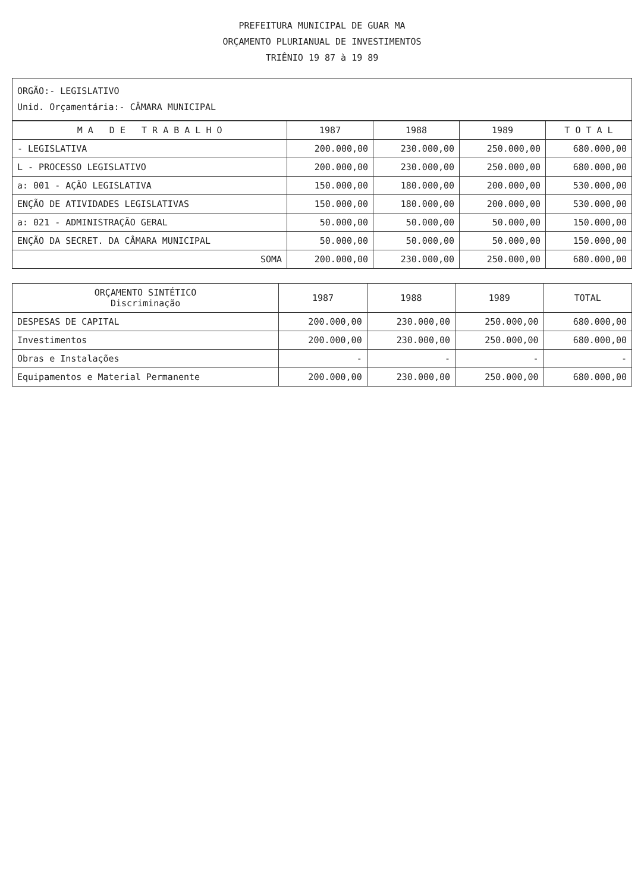PREFEITURA MUNICIPAL DE GUAR MA
ORÇAMENTO PLURIANUAL DE INVESTIMENTOS
TRIÊNIO 19 87 à 19 89
ORGÃO:- LEGISLATIVO
Unid. Orçamentária:- CÂMARA MUNICIPAL
| M A D E T R A B A L H O | 1987 | 1988 | 1989 | T O T A L |
| --- | --- | --- | --- | --- |
| - LEGISLATIVA | 200.000,00 | 230.000,00 | 250.000,00 | 680.000,00 |
| L - PROCESSO LEGISLATIVO | 200.000,00 | 230.000,00 | 250.000,00 | 680.000,00 |
| a: 001 - AÇÃO LEGISLATIVA | 150.000,00 | 180.000,00 | 200.000,00 | 530.000,00 |
| ENÇÃO DE ATIVIDADES LEGISLATIVAS | 150.000,00 | 180.000,00 | 200.000,00 | 530.000,00 |
| a: 021 - ADMINISTRAÇÃO GERAL | 50.000,00 | 50.000,00 | 50.000,00 | 150.000,00 |
| ENÇÃO DA SECRET. DA CÂMARA MUNICIPAL | 50.000,00 | 50.000,00 | 50.000,00 | 150.000,00 |
| SOMA | 200.000,00 | 230.000,00 | 250.000,00 | 680.000,00 |
| ORÇAMENTO SINTÉTICO Discriminação | 1987 | 1988 | 1989 | TOTAL |
| --- | --- | --- | --- | --- |
| DESPESAS DE CAPITAL | 200.000,00 | 230.000,00 | 250.000,00 | 680.000,00 |
| Investimentos | 200.000,00 | 230.000,00 | 250.000,00 | 680.000,00 |
| Obras e Instalações | - | - | - | - |
| Equipamentos e Material Permanente | 200.000,00 | 230.000,00 | 250.000,00 | 680.000,00 |